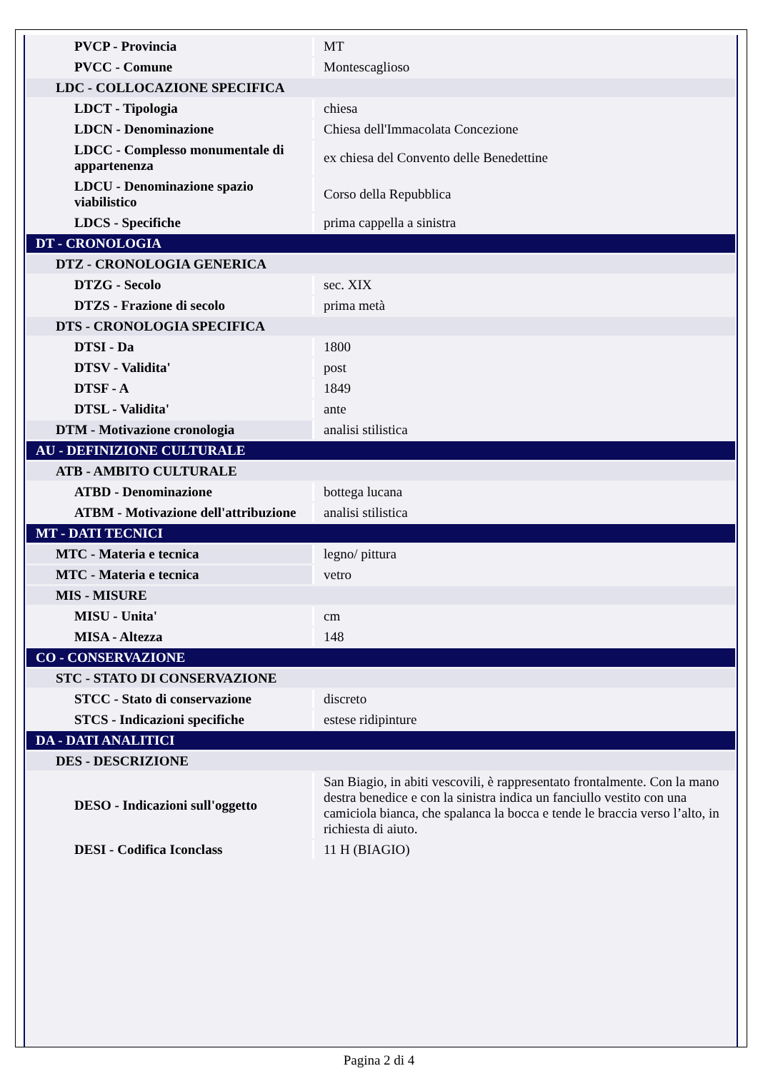| PVCP - Provincia | MT |
| PVCC - Comune | Montescaglioso |
| LDC - COLLOCAZIONE SPECIFICA | |
| LDCT - Tipologia | chiesa |
| LDCN - Denominazione | Chiesa dell'Immacolata Concezione |
| LDCC - Complesso monumentale di appartenenza | ex chiesa del Convento delle Benedettine |
| LDCU - Denominazione spazio viabilistico | Corso della Repubblica |
| LDCS - Specifiche | prima cappella a sinistra |
| DT - CRONOLOGIA | |
| DTZ - CRONOLOGIA GENERICA | |
| DTZG - Secolo | sec. XIX |
| DTZS - Frazione di secolo | prima metà |
| DTS - CRONOLOGIA SPECIFICA | |
| DTSI - Da | 1800 |
| DTSV - Validita' | post |
| DTSF - A | 1849 |
| DTSL - Validita' | ante |
| DTM - Motivazione cronologia | analisi stilistica |
| AU - DEFINIZIONE CULTURALE | |
| ATB - AMBITO CULTURALE | |
| ATBD - Denominazione | bottega lucana |
| ATBM - Motivazione dell'attribuzione | analisi stilistica |
| MT - DATI TECNICI | |
| MTC - Materia e tecnica | legno/ pittura |
| MTC - Materia e tecnica | vetro |
| MIS - MISURE | |
| MISU - Unita' | cm |
| MISA - Altezza | 148 |
| CO - CONSERVAZIONE | |
| STC - STATO DI CONSERVAZIONE | |
| STCC - Stato di conservazione | discreto |
| STCS - Indicazioni specifiche | estese ridipinture |
| DA - DATI ANALITICI | |
| DES - DESCRIZIONE | |
| DESO - Indicazioni sull'oggetto | San Biagio, in abiti vescovili, è rappresentato frontalmente. Con la mano destra benedice e con la sinistra indica un fanciullo vestito con una camiciola bianca, che spalanca la bocca e tende le braccia verso l’alto, in richiesta di aiuto. |
| DESI - Codifica Iconclass | 11 H (BIAGIO) |
Pagina 2 di 4